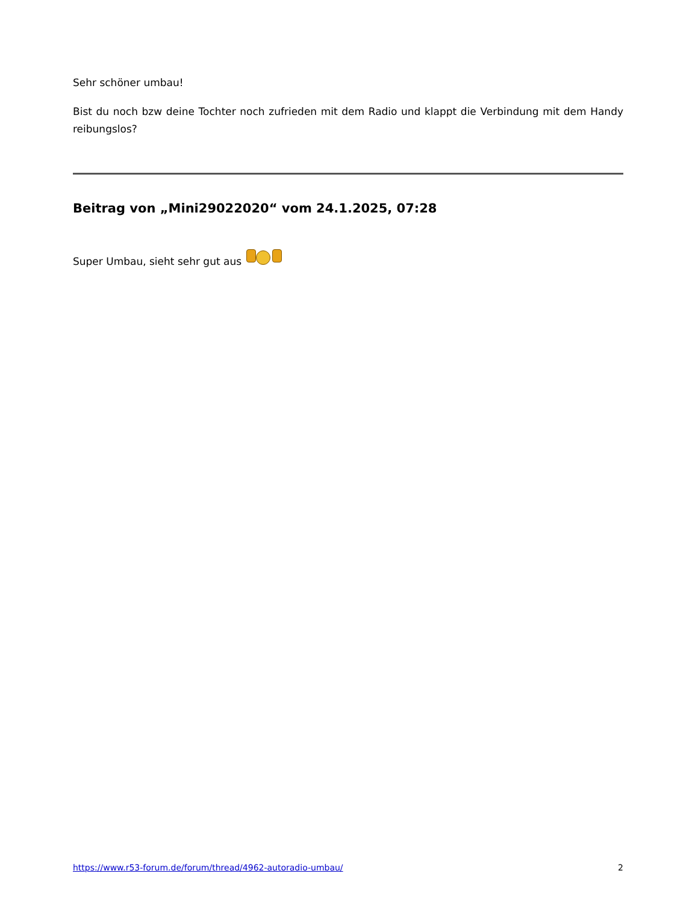Sehr schöner umbau!
Bist du noch bzw deine Tochter noch zufrieden mit dem Radio und klappt die Verbindung mit dem Handy reibungslos?
Beitrag von „Mini29022020“ vom 24.1.2025, 07:28
Super Umbau, sieht sehr gut aus
https://www.r53-forum.de/forum/thread/4962-autoradio-umbau/ 2